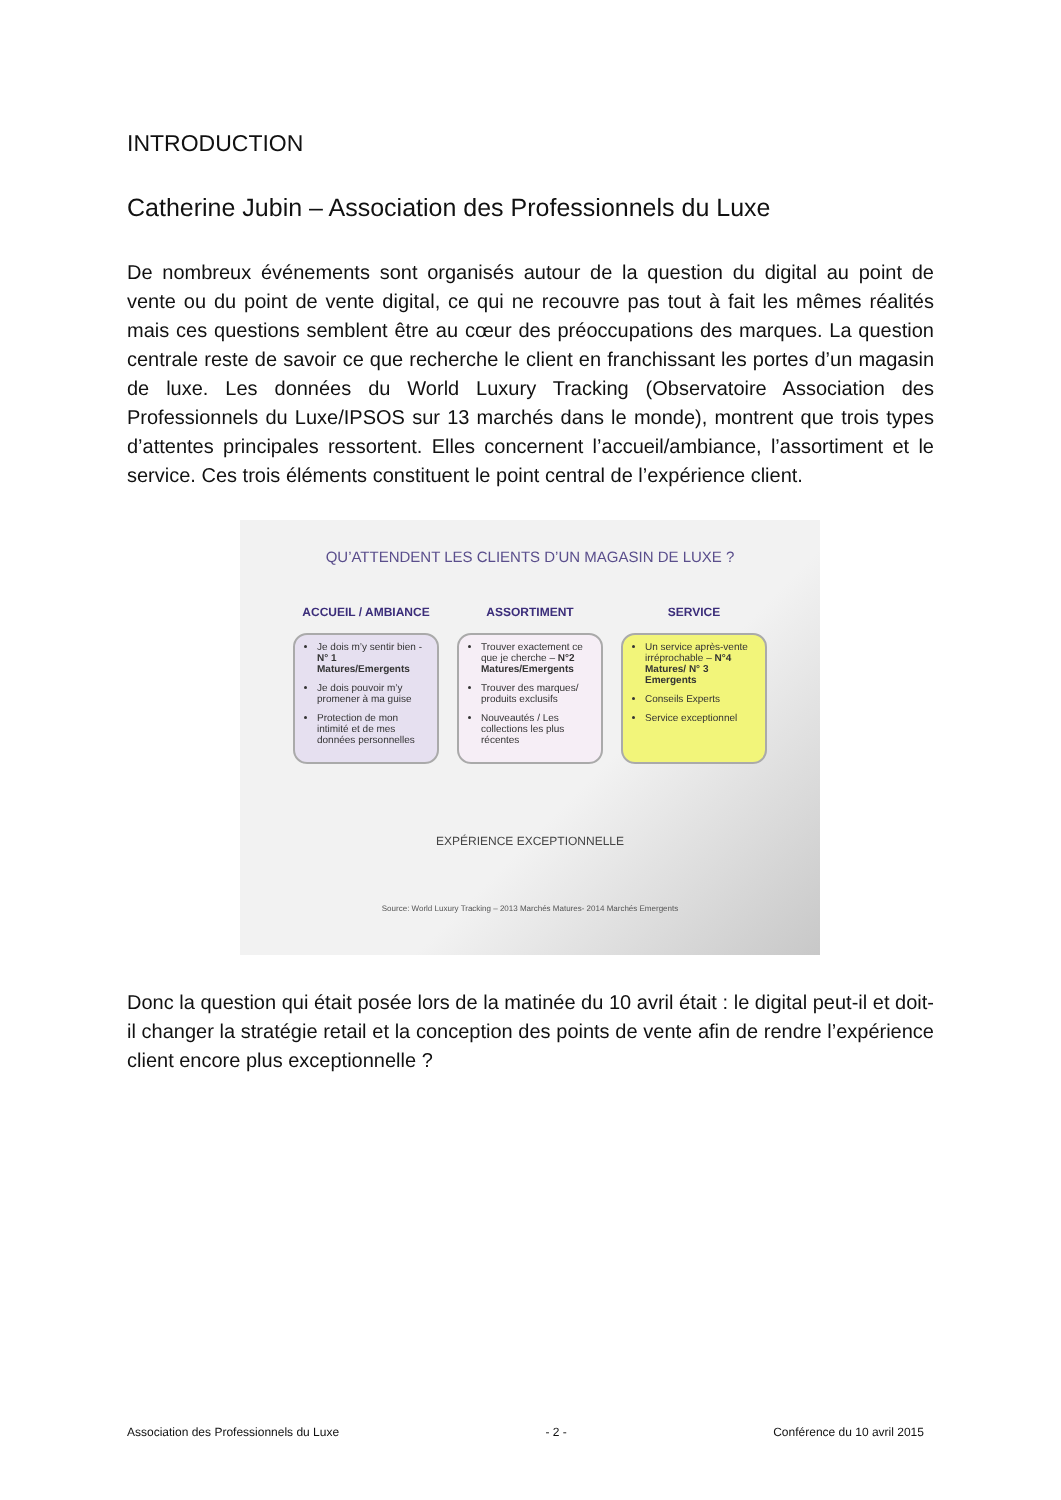INTRODUCTION
Catherine Jubin – Association des Professionnels du Luxe
De nombreux événements sont organisés autour de la question du digital au point de vente ou du point de vente digital, ce qui ne recouvre pas tout à fait les mêmes réalités mais ces questions semblent être au cœur des préoccupations des marques. La question centrale reste de savoir ce que recherche le client en franchissant les portes d’un magasin de luxe. Les données du World Luxury Tracking (Observatoire Association des Professionnels du Luxe/IPSOS sur 13 marchés dans le monde), montrent que trois types d’attentes principales ressortent. Elles concernent l’accueil/ambiance, l’assortiment et le service. Ces trois éléments constituent le point central de l’expérience client.
QU’ATTENDENT LES CLIENTS D’UN MAGASIN DE LUXE ?
ACCUEIL / AMBIANCE
Je dois m’y sentir bien - N° 1 Matures/Emergents
Je dois pouvoir m’y promener à ma guise
Protection de mon intimité et de mes données personnelles
ASSORTIMENT
Trouver exactement ce que je cherche – N°2 Matures/Emergents
Trouver des marques/ produits exclusifs
Nouveautés / Les collections les plus récentes
SERVICE
Un service après-vente irréprochable – N°4 Matures/ N° 3 Emergents
Conseils Experts
Service exceptionnel
EXPÉRIENCE EXCEPTIONNELLE
Source: World Luxury Tracking – 2013 Marchés Matures- 2014 Marchés Emergents
Donc la question qui était posée lors de la matinée du 10 avril était : le digital peut-il et doit-il changer la stratégie retail et la conception des points de vente afin de rendre l’expérience client encore plus exceptionnelle ?
Association des Professionnels du Luxe - 2 - Conférence du 10 avril 2015